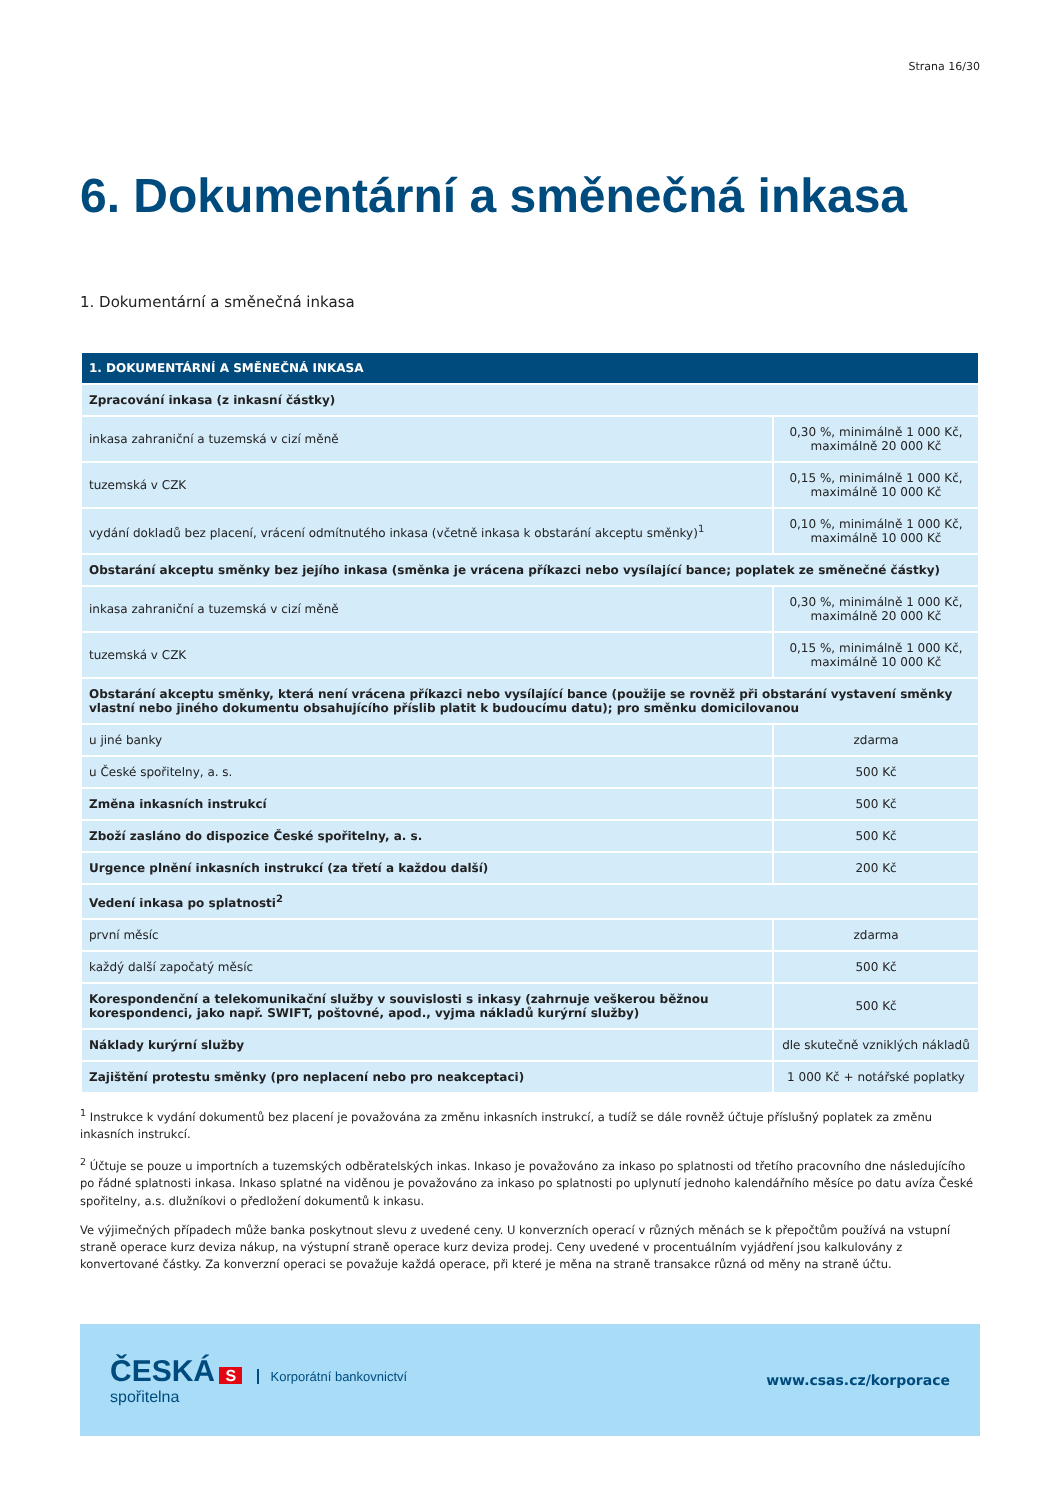Strana 16/30
6. Dokumentární a směnečná inkasa
1. Dokumentární a směnečná inkasa
| 1. DOKUMENTÁRNÍ A SMĚNEČNÁ INKASA | |
| --- | --- |
| Zpracování inkasa (z inkasní částky) | |
| inkasa zahraniční a tuzemská v cizí měně | 0,30 %, minimálně 1 000 Kč, maximálně 20 000 Kč |
| tuzemská v CZK | 0,15 %, minimálně 1 000 Kč, maximálně 10 000 Kč |
| vydání dokladů bez placení, vrácení odmítnutého inkasa (včetně inkasa k obstarání akceptu směnky)<sup>1</sup> | 0,10 %, minimálně 1 000 Kč, maximálně 10 000 Kč |
| Obstarání akceptu směnky bez jejího inkasa (směnka je vrácena příkazci nebo vysílající bance; poplatek ze směnečné částky) | |
| inkasa zahraniční a tuzemská v cizí měně | 0,30 %, minimálně 1 000 Kč, maximálně 20 000 Kč |
| tuzemská v CZK | 0,15 %, minimálně 1 000 Kč, maximálně 10 000 Kč |
| Obstarání akceptu směnky, která není vrácena příkazci nebo vysílající bance (použije se rovněž při obstarání vystavení směnky vlastní nebo jiného dokumentu obsahujícího příslib platit k budoucímu datu); pro směnku domicilovanou | |
| u jiné banky | zdarma |
| u České spořitelny, a. s. | 500 Kč |
| Změna inkasních instrukcí | 500 Kč |
| Zboží zasláno do dispozice České spořitelny, a. s. | 500 Kč |
| Urgence plnění inkasních instrukcí (za třetí a každou další) | 200 Kč |
| Vedení inkasa po splatnosti<sup>2</sup> | |
| první měsíc | zdarma |
| každý další započatý měsíc | 500 Kč |
| Korespondenční a telekomunikační služby v souvislosti s inkasy (zahrnuje veškerou běžnou korespondenci, jako např. SWIFT, poštovné, apod., vyjma nákladů kurýrní služby) | 500 Kč |
| Náklady kurýrní služby | dle skutečně vzniklých nákladů |
| Zajištění protestu směnky (pro neplacení nebo pro neakceptaci) | 1 000 Kč + notářské poplatky |
<sup>1</sup> Instrukce k vydání dokumentů bez placení je považována za změnu inkasních instrukcí, a tudíž se dále rovněž účtuje příslušný poplatek za změnu inkasních instrukcí.
<sup>2</sup> Účtuje se pouze u importních a tuzemských odběratelských inkas. Inkaso je považováno za inkaso po splatnosti od třetího pracovního dne následujícího po řádné splatnosti inkasa. Inkaso splatné na viděnou je považováno za inkaso po splatnosti po uplynutí jednoho kalendářního měsíce po datu avíza České spořitelny, a.s. dlužníkovi o předložení dokumentů k inkasu.
Ve výjimečných případech může banka poskytnout slevu z uvedené ceny. U konverzních operací v různých měnách se k přepočtům používá na vstupní straně operace kurz deviza nákup, na výstupní straně operace kurz deviza prodej. Ceny uvedené v procentuálním vyjádření jsou kalkulovány z konvertované částky. Za konverzní operaci se považuje každá operace, při které je měna na straně transakce různá od měny na straně účtu.
ČESKÁ S Korporátní bankovnictví
spořitelna
www.csas.cz/korporace